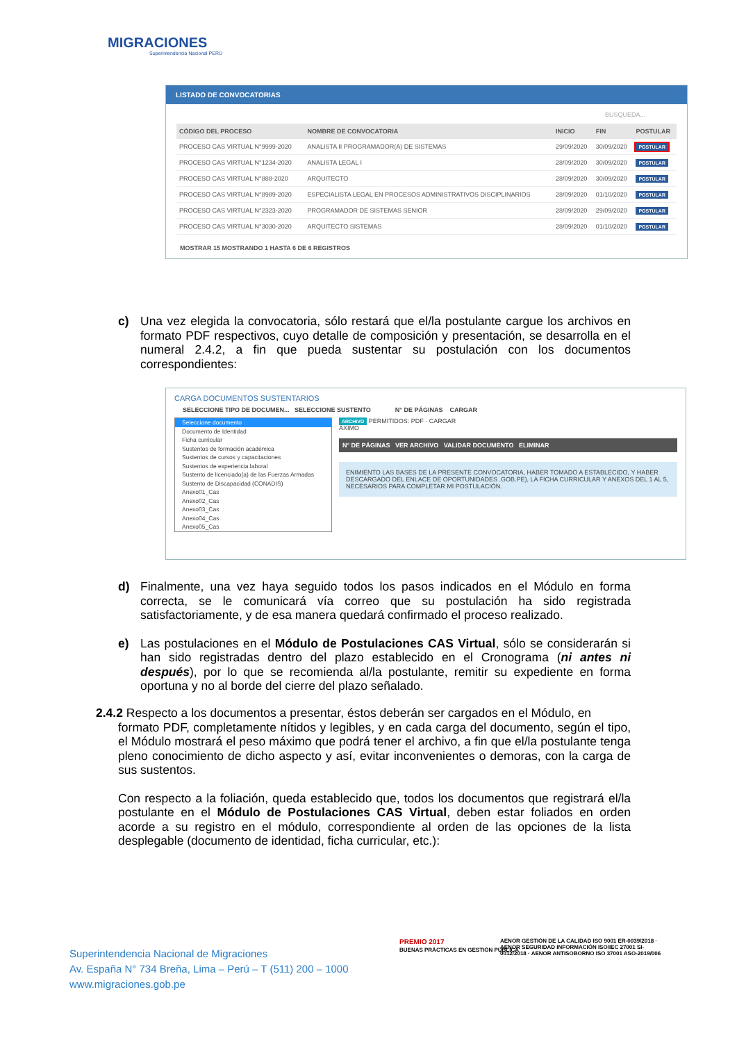MIGRACIONES
Superintendencia Nacional PERÚ
LISTADO DE CONVOCATORIAS
BUSQUEDA...
| CÓDIGO DEL PROCESO | NOMBRE DE CONVOCATORIA | INICIO | FIN | POSTULAR |
| --- | --- | --- | --- | --- |
| PROCESO CAS VIRTUAL N°9999-2020 | ANALISTA II PROGRAMADOR(A) DE SISTEMAS | 29/09/2020 | 30/09/2020 | POSTULAR |
| PROCESO CAS VIRTUAL N°1234-2020 | ANALISTA LEGAL I | 28/09/2020 | 30/09/2020 | POSTULAR |
| PROCESO CAS VIRTUAL N°888-2020 | ARQUITECTO | 28/09/2020 | 30/09/2020 | POSTULAR |
| PROCESO CAS VIRTUAL N°8989-2020 | ESPECIALISTA LEGAL EN PROCESOS ADMINISTRATIVOS DISCIPLINARIOS | 28/09/2020 | 01/10/2020 | POSTULAR |
| PROCESO CAS VIRTUAL N°2323-2020 | PROGRAMADOR DE SISTEMAS SENIOR | 28/09/2020 | 29/09/2020 | POSTULAR |
| PROCESO CAS VIRTUAL N°3030-2020 | ARQUITECTO SISTEMAS | 28/09/2020 | 01/10/2020 | POSTULAR |
MOSTRAR 15 MOSTRANDO 1 HASTA 6 DE 6 REGISTROS
c) Una vez elegida la convocatoria, sólo restará que el/la postulante cargue los archivos en formato PDF respectivos, cuyo detalle de composición y presentación, se desarrolla en el numeral 2.4.2, a fin que pueda sustentar su postulación con los documentos correspondientes:
CARGA DOCUMENTOS SUSTENTARIOS
SELECCIONE TIPO DE DOCUMEN... SELECCIONE SUSTENTO N° DE PÁGINAS CARGAR
Seleccione documento
Documento de Identidad
Ficha curricular
Sustentos de formación académica
Sustentos de cursos y capacitaciones
Sustentos de experiencia laboral
Sustento de licenciado(a) de las Fuerzas Armadas
Sustento de Discapacidad (CONADIS)
Anexo01_Cas
Anexo02_Cas
Anexo03_Cas
Anexo04_Cas
Anexo05_Cas
ARCHIVO PERMITIDOS: PDF · CARGAR
ÁXIMO
N° DE PÁGINAS VER ARCHIVO VALIDAR DOCUMENTO ELIMINAR
ENIMIENTO LAS BASES DE LA PRESENTE CONVOCATORIA, HABER TOMADO A ESTABLECIDO, Y HABER DESCARGADO DEL ENLACE DE OPORTUNIDADES .GOB.PE), LA FICHA CURRICULAR Y ANEXOS DEL 1 AL 5, NECESARIOS PARA COMPLETAR MI POSTULACIÓN.
d) Finalmente, una vez haya seguido todos los pasos indicados en el Módulo en forma correcta, se le comunicará vía correo que su postulación ha sido registrada satisfactoriamente, y de esa manera quedará confirmado el proceso realizado.
e) Las postulaciones en el Módulo de Postulaciones CAS Virtual, sólo se considerarán si han sido registradas dentro del plazo establecido en el Cronograma (ni antes ni después), por lo que se recomienda al/la postulante, remitir su expediente en forma oportuna y no al borde del cierre del plazo señalado.
2.4.2 Respecto a los documentos a presentar, éstos deberán ser cargados en el Módulo, en
formato PDF, completamente nítidos y legibles, y en cada carga del documento, según el tipo, el Módulo mostrará el peso máximo que podrá tener el archivo, a fin que el/la postulante tenga pleno conocimiento de dicho aspecto y así, evitar inconvenientes o demoras, con la carga de sus sustentos.
Con respecto a la foliación, queda establecido que, todos los documentos que registrará el/la postulante en el Módulo de Postulaciones CAS Virtual, deben estar foliados en orden acorde a su registro en el módulo, correspondiente al orden de las opciones de la lista desplegable (documento de identidad, ficha curricular, etc.):
Superintendencia Nacional de Migraciones
Av. España N° 734 Breña, Lima – Perú – T (511) 200 – 1000
www.migraciones.gob.pe
PREMIO 2017
BUENAS PRÁCTICAS EN GESTIÓN PÚBLICA
AENOR GESTIÓN DE LA CALIDAD ISO 9001 ER-0039/2018 · AENOR SEGURIDAD INFORMACIÓN ISO/IEC 27001 SI-0012/2018 · AENOR ANTISOBORNO ISO 37001 ASO-2019/006